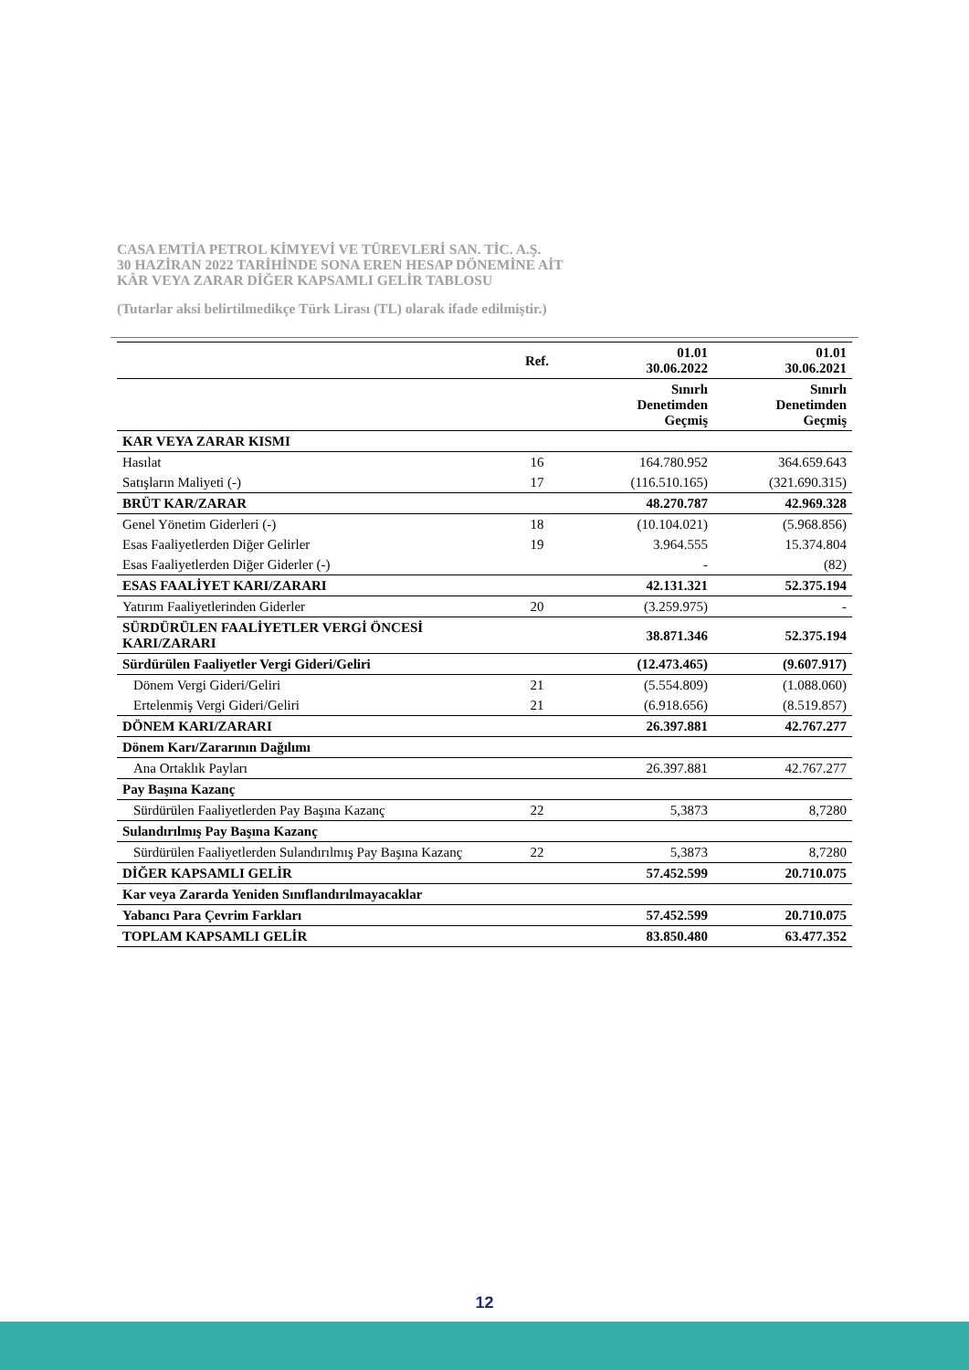CASA EMTİA PETROL KİMYEVİ VE TÜREVLERİ SAN. TİC. A.Ş.
30 HAZİRAN 2022 TARİHİNDE SONA EREN HESAP DÖNEMİNE AİT
KÂR VEYA ZARAR DİĞER KAPSAMLI GELİR TABLOSU
(Tutarlar aksi belirtilmedikçe Türk Lirası (TL) olarak ifade edilmiştir.)
| | Ref. | 01.01 30.06.2022 | 01.01 30.06.2021 |
| --- | --- | --- | --- |
| | | Sınırlı Denetimden Geçmiş | Sınırlı Denetimden Geçmiş |
| KAR VEYA ZARAR KISMI | | | |
| Hasılat | 16 | 164.780.952 | 364.659.643 |
| Satışların Maliyeti (-) | 17 | (116.510.165) | (321.690.315) |
| BRÜT KAR/ZARAR | | 48.270.787 | 42.969.328 |
| Genel Yönetim Giderleri (-) | 18 | (10.104.021) | (5.968.856) |
| Esas Faaliyetlerden Diğer Gelirler | 19 | 3.964.555 | 15.374.804 |
| Esas Faaliyetlerden Diğer Giderler (-) | | - | (82) |
| ESAS FAALİYET KARI/ZARARI | | 42.131.321 | 52.375.194 |
| Yatırım Faaliyetlerinden Giderler | 20 | (3.259.975) | - |
| SÜRDÜRÜLEN FAALİYETLER VERGİ ÖNCESİ KARI/ZARARI | | 38.871.346 | 52.375.194 |
| Sürdürülen Faaliyetler Vergi Gideri/Geliri | | (12.473.465) | (9.607.917) |
| Dönem Vergi Gideri/Geliri | 21 | (5.554.809) | (1.088.060) |
| Ertelenmiş Vergi Gideri/Geliri | 21 | (6.918.656) | (8.519.857) |
| DÖNEM KARI/ZARARI | | 26.397.881 | 42.767.277 |
| Dönem Karı/Zararının Dağılımı | | | |
| Ana Ortaklık Payları | | 26.397.881 | 42.767.277 |
| Pay Başına Kazanç | | | |
| Sürdürülen Faaliyetlerden Pay Başına Kazanç | 22 | 5,3873 | 8,7280 |
| Sulandırılmış Pay Başına Kazanç | | | |
| Sürdürülen Faaliyetlerden Sulandırılmış Pay Başına Kazanç | 22 | 5,3873 | 8,7280 |
| DİĞER KAPSAMLI GELİR | | 57.452.599 | 20.710.075 |
| Kar veya Zararda Yeniden Sınıflandırılmayacaklar | | | |
| Yabancı Para Çevrim Farkları | | 57.452.599 | 20.710.075 |
| TOPLAM KAPSAMLI GELİR | | 83.850.480 | 63.477.352 |
12